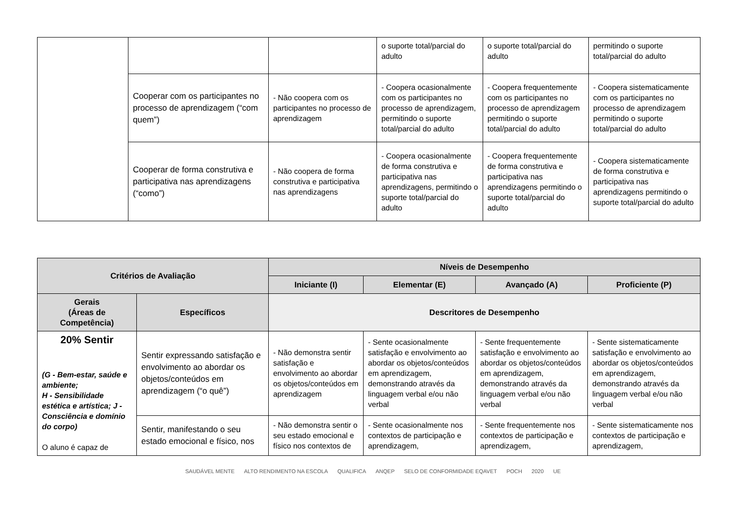| | | | o suporte total/parcial do adulto | o suporte total/parcial do adulto | permitindo o suporte total/parcial do adulto |
| | Cooperar com os participantes no processo de aprendizagem (“com quem”) | - Não coopera com os participantes no processo de aprendizagem | - Coopera ocasionalmente com os participantes no processo de aprendizagem, permitindo o suporte total/parcial do adulto | - Coopera frequentemente com os participantes no processo de aprendizagem permitindo o suporte total/parcial do adulto | - Coopera sistematicamente com os participantes no processo de aprendizagem permitindo o suporte total/parcial do adulto |
| | Cooperar de forma construtiva e participativa nas aprendizagens (“como”) | - Não coopera de forma construtiva e participativa nas aprendizagens | - Coopera ocasionalmente de forma construtiva e participativa nas aprendizagens, permitindo o suporte total/parcial do adulto | - Coopera frequentemente de forma construtiva e participativa nas aprendizagens permitindo o suporte total/parcial do adulto | - Coopera sistematicamente de forma construtiva e participativa nas aprendizagens permitindo o suporte total/parcial do adulto |
| Critérios de Avaliação | | Níveis de Desempenho | | | |
| --- | --- | --- | --- | --- | --- |
| | | Iniciante (I) | Elementar (E) | Avançado (A) | Proficiente (P) |
| Gerais (Áreas de Competência) | Específicos | Descritores de Desempenho | | | |
| 20% Sentir (G - Bem-estar, saúde e ambiente; H - Sensibilidade estética e artística; J - Consciência e domínio do corpo) O aluno é capaz de | Sentir expressando satisfação e envolvimento ao abordar os objetos/conteúdos em aprendizagem (“o quê”) | - Não demonstra sentir satisfação e envolvimento ao abordar os objetos/conteúdos em aprendizagem | - Sente ocasionalmente satisfação e envolvimento ao abordar os objetos/conteúdos em aprendizagem, demonstrando através da linguagem verbal e/ou não verbal | - Sente frequentemente satisfação e envolvimento ao abordar os objetos/conteúdos em aprendizagem, demonstrando através da linguagem verbal e/ou não verbal | - Sente sistematicamente satisfação e envolvimento ao abordar os objetos/conteúdos em aprendizagem, demonstrando através da linguagem verbal e/ou não verbal |
| | Sentir, manifestando o seu estado emocional e físico, nos | - Não demonstra sentir o seu estado emocional e físico nos contextos de | - Sente ocasionalmente nos contextos de participação e aprendizagem, | - Sente frequentemente nos contextos de participação e aprendizagem, | - Sente sistematicamente nos contextos de participação e aprendizagem, |
SAUDÁVEL MENTE ALTO RENDIMENTO NA ESCOLA QUALIFICA ANQEP SELO DE CONFORMIDADE EQAVET POCH 2020 UE